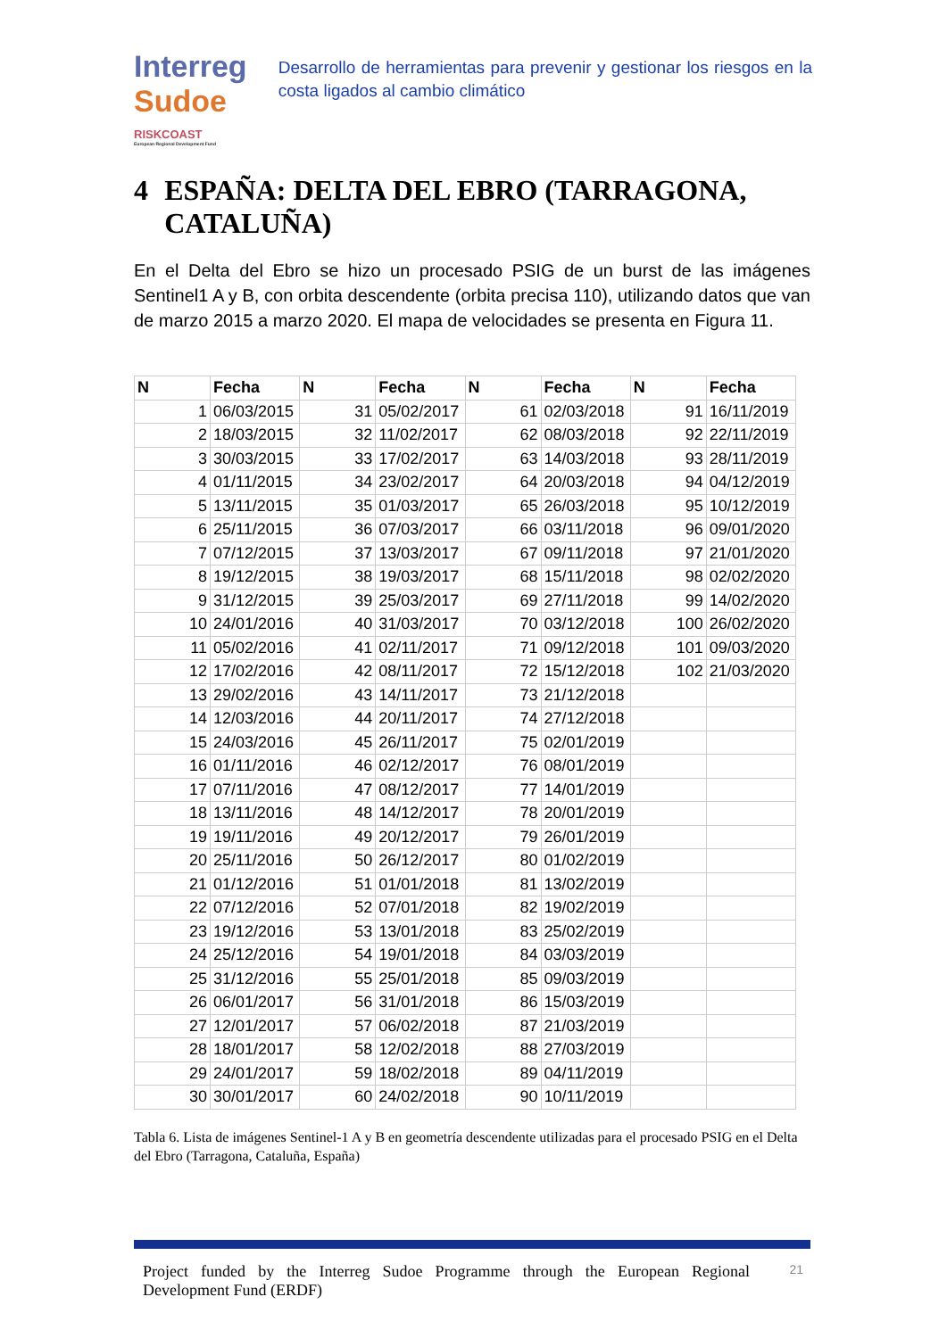Interreg
Sudoe
RISKCOAST
European Regional Development Fund
Desarrollo de herramientas para prevenir y gestionar los riesgos en la costa ligados al cambio climático
4 ESPAÑA: DELTA DEL EBRO (TARRAGONA, CATALUÑA)
En el Delta del Ebro se hizo un procesado PSIG de un burst de las imágenes Sentinel1 A y B, con orbita descendente (orbita precisa 110), utilizando datos que van de marzo 2015 a marzo 2020. El mapa de velocidades se presenta en Figura 11.
| N | Fecha | N | Fecha | N | Fecha | N | Fecha |
| --- | --- | --- | --- | --- | --- | --- | --- |
| 1 | 06/03/2015 | 31 | 05/02/2017 | 61 | 02/03/2018 | 91 | 16/11/2019 |
| 2 | 18/03/2015 | 32 | 11/02/2017 | 62 | 08/03/2018 | 92 | 22/11/2019 |
| 3 | 30/03/2015 | 33 | 17/02/2017 | 63 | 14/03/2018 | 93 | 28/11/2019 |
| 4 | 01/11/2015 | 34 | 23/02/2017 | 64 | 20/03/2018 | 94 | 04/12/2019 |
| 5 | 13/11/2015 | 35 | 01/03/2017 | 65 | 26/03/2018 | 95 | 10/12/2019 |
| 6 | 25/11/2015 | 36 | 07/03/2017 | 66 | 03/11/2018 | 96 | 09/01/2020 |
| 7 | 07/12/2015 | 37 | 13/03/2017 | 67 | 09/11/2018 | 97 | 21/01/2020 |
| 8 | 19/12/2015 | 38 | 19/03/2017 | 68 | 15/11/2018 | 98 | 02/02/2020 |
| 9 | 31/12/2015 | 39 | 25/03/2017 | 69 | 27/11/2018 | 99 | 14/02/2020 |
| 10 | 24/01/2016 | 40 | 31/03/2017 | 70 | 03/12/2018 | 100 | 26/02/2020 |
| 11 | 05/02/2016 | 41 | 02/11/2017 | 71 | 09/12/2018 | 101 | 09/03/2020 |
| 12 | 17/02/2016 | 42 | 08/11/2017 | 72 | 15/12/2018 | 102 | 21/03/2020 |
| 13 | 29/02/2016 | 43 | 14/11/2017 | 73 | 21/12/2018 | | |
| 14 | 12/03/2016 | 44 | 20/11/2017 | 74 | 27/12/2018 | | |
| 15 | 24/03/2016 | 45 | 26/11/2017 | 75 | 02/01/2019 | | |
| 16 | 01/11/2016 | 46 | 02/12/2017 | 76 | 08/01/2019 | | |
| 17 | 07/11/2016 | 47 | 08/12/2017 | 77 | 14/01/2019 | | |
| 18 | 13/11/2016 | 48 | 14/12/2017 | 78 | 20/01/2019 | | |
| 19 | 19/11/2016 | 49 | 20/12/2017 | 79 | 26/01/2019 | | |
| 20 | 25/11/2016 | 50 | 26/12/2017 | 80 | 01/02/2019 | | |
| 21 | 01/12/2016 | 51 | 01/01/2018 | 81 | 13/02/2019 | | |
| 22 | 07/12/2016 | 52 | 07/01/2018 | 82 | 19/02/2019 | | |
| 23 | 19/12/2016 | 53 | 13/01/2018 | 83 | 25/02/2019 | | |
| 24 | 25/12/2016 | 54 | 19/01/2018 | 84 | 03/03/2019 | | |
| 25 | 31/12/2016 | 55 | 25/01/2018 | 85 | 09/03/2019 | | |
| 26 | 06/01/2017 | 56 | 31/01/2018 | 86 | 15/03/2019 | | |
| 27 | 12/01/2017 | 57 | 06/02/2018 | 87 | 21/03/2019 | | |
| 28 | 18/01/2017 | 58 | 12/02/2018 | 88 | 27/03/2019 | | |
| 29 | 24/01/2017 | 59 | 18/02/2018 | 89 | 04/11/2019 | | |
| 30 | 30/01/2017 | 60 | 24/02/2018 | 90 | 10/11/2019 | | |
Tabla 6. Lista de imágenes Sentinel-1 A y B en geometría descendente utilizadas para el procesado PSIG en el Delta del Ebro (Tarragona, Cataluña, España)
Project funded by the Interreg Sudoe Programme through the European Regional Development Fund (ERDF)
21